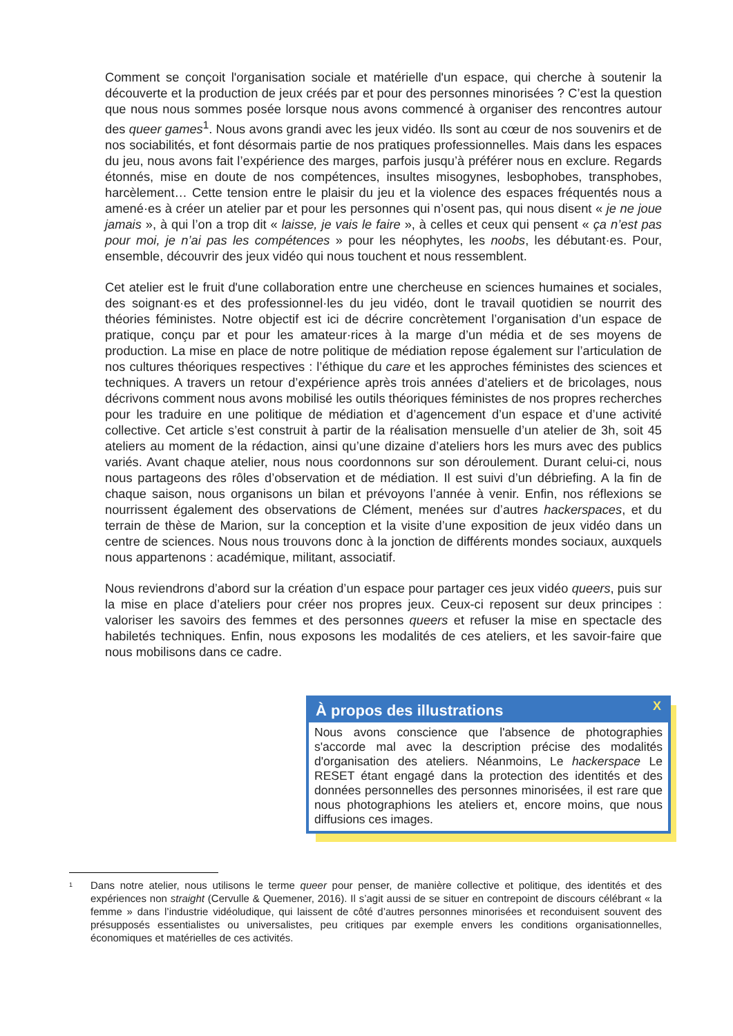Comment se conçoit l'organisation sociale et matérielle d'un espace, qui cherche à soutenir la découverte et la production de jeux créés par et pour des personnes minorisées ? C’est la question que nous nous sommes posée lorsque nous avons commencé à organiser des rencontres autour des queer games<sup>1</sup>. Nous avons grandi avec les jeux vidéo. Ils sont au cœur de nos souvenirs et de nos sociabilités, et font désormais partie de nos pratiques professionnelles. Mais dans les espaces du jeu, nous avons fait l’expérience des marges, parfois jusqu’à préférer nous en exclure. Regards étonnés, mise en doute de nos compétences, insultes misogynes, lesbophobes, transphobes, harcèlement… Cette tension entre le plaisir du jeu et la violence des espaces fréquentés nous a amené·es à créer un atelier par et pour les personnes qui n’osent pas, qui nous disent « je ne joue jamais », à qui l’on a trop dit « laisse, je vais le faire », à celles et ceux qui pensent « ça n’est pas pour moi, je n’ai pas les compétences » pour les néophytes, les noobs, les débutant·es. Pour, ensemble, découvrir des jeux vidéo qui nous touchent et nous ressemblent.
Cet atelier est le fruit d'une collaboration entre une chercheuse en sciences humaines et sociales, des soignant·es et des professionnel·les du jeu vidéo, dont le travail quotidien se nourrit des théories féministes. Notre objectif est ici de décrire concrètement l’organisation d’un espace de pratique, conçu par et pour les amateur·rices à la marge d’un média et de ses moyens de production. La mise en place de notre politique de médiation repose également sur l’articulation de nos cultures théoriques respectives : l’éthique du care et les approches féministes des sciences et techniques. A travers un retour d’expérience après trois années d’ateliers et de bricolages, nous décrivons comment nous avons mobilisé les outils théoriques féministes de nos propres recherches pour les traduire en une politique de médiation et d’agencement d’un espace et d’une activité collective. Cet article s’est construit à partir de la réalisation mensuelle d’un atelier de 3h, soit 45 ateliers au moment de la rédaction, ainsi qu’une dizaine d’ateliers hors les murs avec des publics variés. Avant chaque atelier, nous nous coordonnons sur son déroulement. Durant celui-ci, nous nous partageons des rôles d’observation et de médiation. Il est suivi d’un débriefing. A la fin de chaque saison, nous organisons un bilan et prévoyons l’année à venir. Enfin, nos réflexions se nourrissent également des observations de Clément, menées sur d’autres hackerspaces, et du terrain de thèse de Marion, sur la conception et la visite d’une exposition de jeux vidéo dans un centre de sciences. Nous nous trouvons donc à la jonction de différents mondes sociaux, auxquels nous appartenons : académique, militant, associatif.
Nous reviendrons d’abord sur la création d’un espace pour partager ces jeux vidéo queers, puis sur la mise en place d’ateliers pour créer nos propres jeux. Ceux-ci reposent sur deux principes : valoriser les savoirs des femmes et des personnes queers et refuser la mise en spectacle des habiletés techniques. Enfin, nous exposons les modalités de ces ateliers, et les savoir-faire que nous mobilisons dans ce cadre.
À propos des illustrations
X
Nous avons conscience que l'absence de photographies s'accorde mal avec la description précise des modalités d'organisation des ateliers. Néanmoins, Le hackerspace Le RESET étant engagé dans la protection des identités et des données personnelles des personnes minorisées, il est rare que nous photographions les ateliers et, encore moins, que nous diffusions ces images.
<sup>1</sup> Dans notre atelier, nous utilisons le terme queer pour penser, de manière collective et politique, des identités et des expériences non straight (Cervulle & Quemener, 2016). Il s’agit aussi de se situer en contrepoint de discours célébrant « la femme » dans l’industrie vidéoludique, qui laissent de côté d’autres personnes minorisées et reconduisent souvent des présupposés essentialistes ou universalistes, peu critiques par exemple envers les conditions organisationnelles, économiques et matérielles de ces activités.